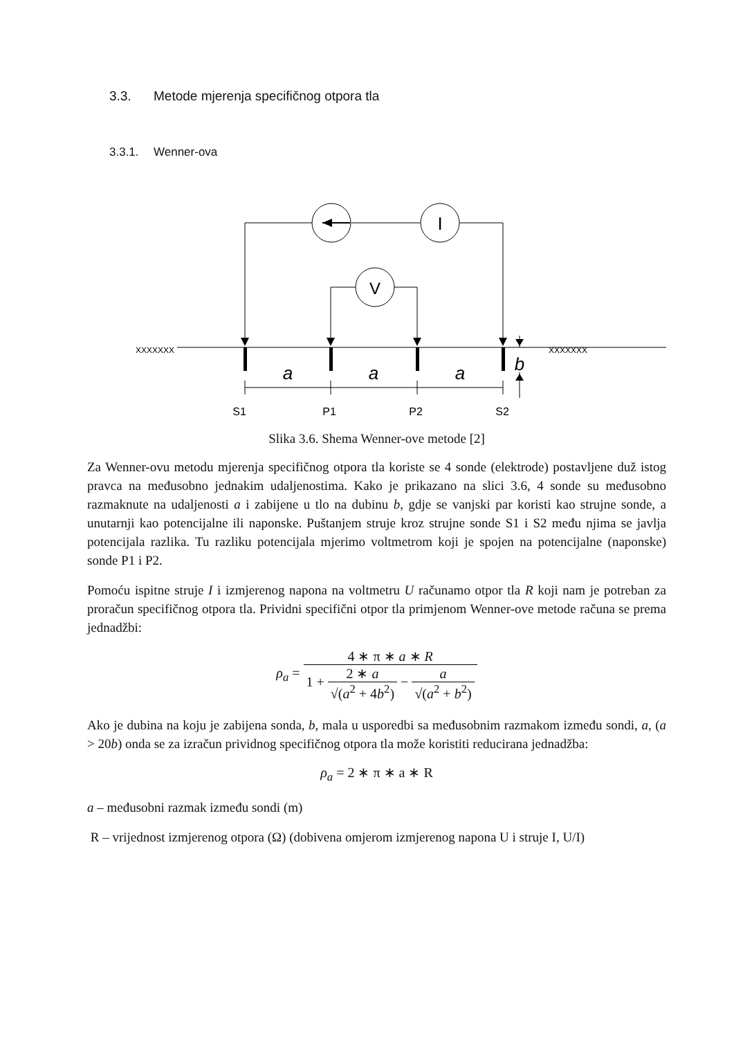3.3. Metode mjerenja specifičnog otpora tla
3.3.1. Wenner-ova
I
V
a
a
a
b
S1
P1
P2
S2
XXXXXXX
XXXXXXX
Slika 3.6. Shema Wenner-ove metode [2]
Za Wenner-ovu metodu mjerenja specifičnog otpora tla koriste se 4 sonde (elektrode) postavljene duž istog pravca na međusobno jednakim udaljenostima. Kako je prikazano na slici 3.6, 4 sonde su međusobno razmaknute na udaljenosti a i zabijene u tlo na dubinu b, gdje se vanjski par koristi kao strujne sonde, a unutarnji kao potencijalne ili naponske. Puštanjem struje kroz strujne sonde S1 i S2 među njima se javlja potencijala razlika. Tu razliku potencijala mjerimo voltmetrom koji je spojen na potencijalne (naponske) sonde P1 i P2.
Pomoću ispitne struje I i izmjerenog napona na voltmetru U računamo otpor tla R koji nam je potreban za proračun specifičnog otpora tla. Prividni specifični otpor tla primjenom Wenner-ove metode računa se prema jednadžbi:
ρ<sub>a</sub> = 4 ∗ π ∗ a ∗ R 1 + 2 ∗ a √(a<sup>2</sup> + 4b<sup>2</sup>) − a √(a<sup>2</sup> + b<sup>2</sup>)
Ako je dubina na koju je zabijena sonda, b, mala u usporedbi sa međusobnim razmakom između sondi, a, (a > 20b) onda se za izračun prividnog specifičnog otpora tla može koristiti reducirana jednadžba:
ρ<sub>a</sub> = 2 ∗ π ∗ a ∗ R
a – međusobni razmak između sondi (m)
R – vrijednost izmjerenog otpora (Ω) (dobivena omjerom izmjerenog napona U i struje I, U/I)